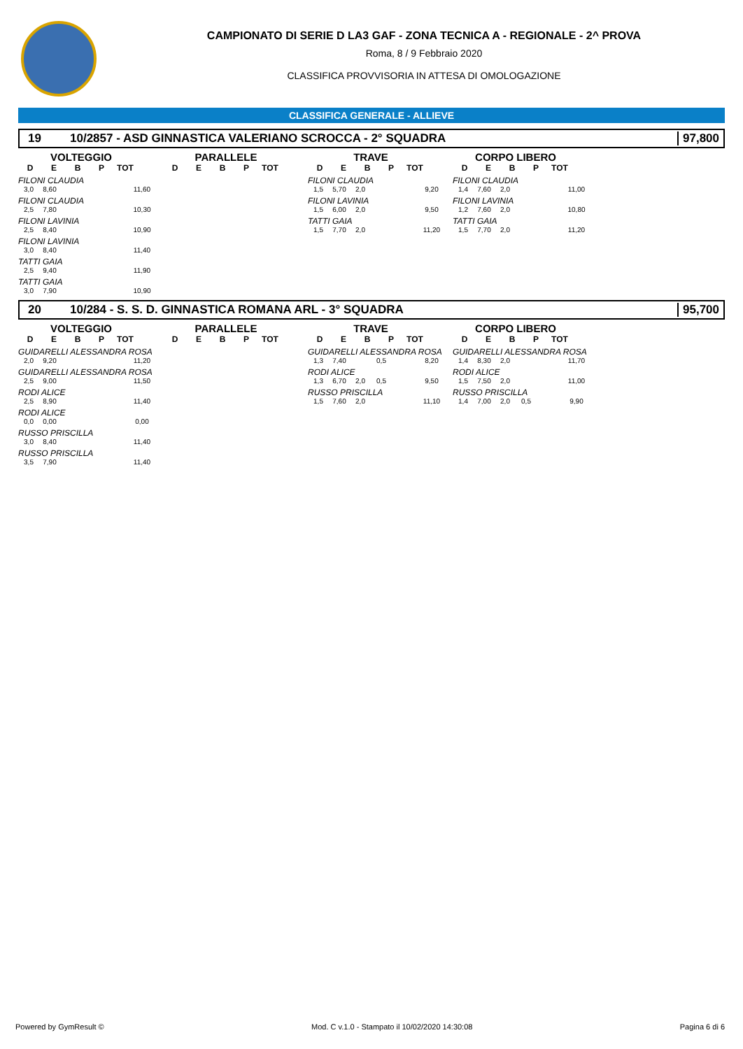CAMPIONATO DI SERIE D LA3 GAF - ZONA TECNICA A - REGIONALE - 2^ PROVA
Roma, 8 / 9 Febbraio 2020
CLASSIFICA PROVVISORIA IN ATTESA DI OMOLOGAZIONE
CLASSIFICA GENERALE - ALLIEVE
19 10/2857 - ASD GINNASTICA VALERIANO SCROCCA - 2° SQUADRA 97,800
VOLTEGGIO
DEBP TOT
FILONI CLAUDIA
3,0 8,60 11,60
FILONI CLAUDIA
2,5 7,80 10,30
FILONI LAVINIA
2,5 8,40 10,90
FILONI LAVINIA
3,0 8,40 11,40
TATTI GAIA
2,5 9,40 11,90
TATTI GAIA
3,0 7,90 10,90
PARALLELE
DEBP TOT
TRAVE
DEBP TOT
FILONI CLAUDIA
1,5 5,70 2,0 9,20
FILONI LAVINIA
1,5 6,00 2,0 9,50
TATTI GAIA
1,5 7,70 2,0 11,20
CORPO LIBERO
DEBP TOT
FILONI CLAUDIA
1,4 7,60 2,0 11,00
FILONI LAVINIA
1,2 7,60 2,0 10,80
TATTI GAIA
1,5 7,70 2,0 11,20
20 10/284 - S. S. D. GINNASTICA ROMANA ARL - 3° SQUADRA 95,700
VOLTEGGIO
DEBP TOT
GUIDARELLI ALESSANDRA ROSA
2,0 9,20 11,20
GUIDARELLI ALESSANDRA ROSA
2,5 9,00 11,50
RODI ALICE
2,5 8,90 11,40
RODI ALICE
0,0 0,00 0,00
RUSSO PRISCILLA
3,0 8,40 11,40
RUSSO PRISCILLA
3,5 7,90 11,40
PARALLELE
DEBP TOT
TRAVE
DEBP TOT
GUIDARELLI ALESSANDRA ROSA
1,3 7,40 0,5 8,20
RODI ALICE
1,3 6,70 2,0 0,5 9,50
RUSSO PRISCILLA
1,5 7,60 2,0 11,10
CORPO LIBERO
DEBP TOT
GUIDARELLI ALESSANDRA ROSA
1,4 8,30 2,0 11,70
RODI ALICE
1,5 7,50 2,0 11,00
RUSSO PRISCILLA
1,4 7,00 2,0 0,5 9,90
Powered by GymResult © Mod. C v.1.0 - Stampato il 10/02/2020 14:30:08 Pagina 6 di 6